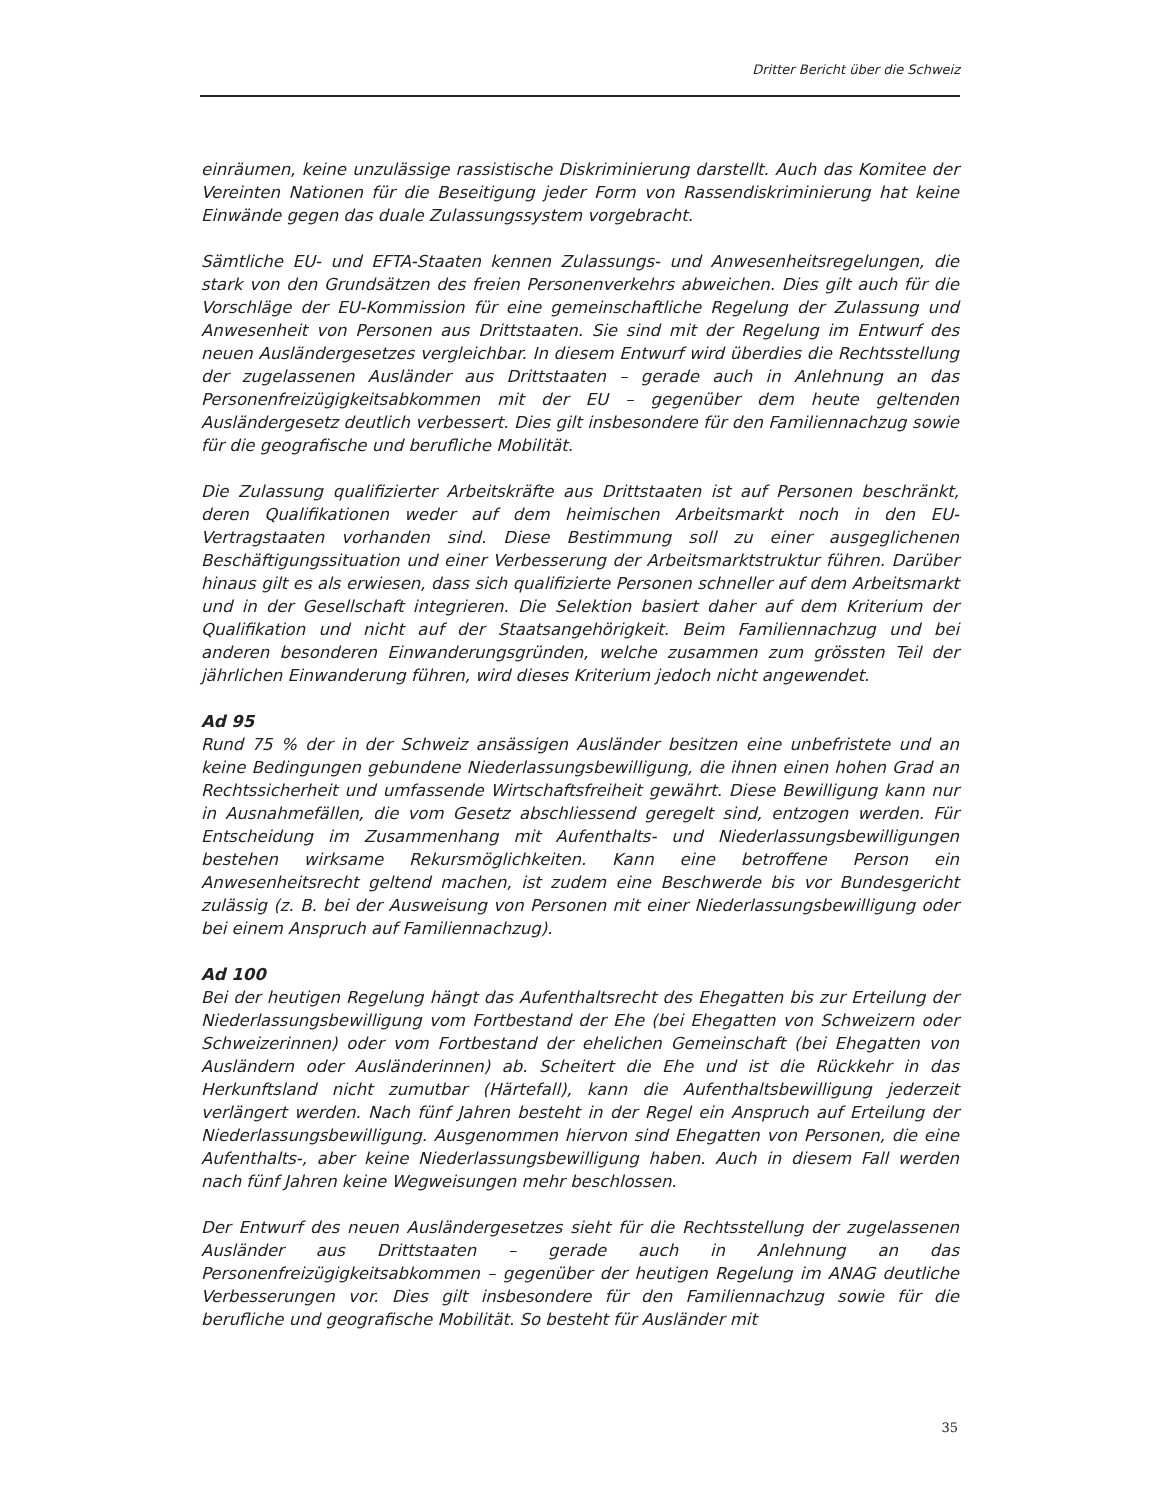Dritter Bericht über die Schweiz
einräumen, keine unzulässige rassistische Diskriminierung darstellt. Auch das Komitee der Vereinten Nationen für die Beseitigung jeder Form von Rassendiskriminierung hat keine Einwände gegen das duale Zulassungssystem vorgebracht.
Sämtliche EU- und EFTA-Staaten kennen Zulassungs- und Anwesenheitsregelungen, die stark von den Grundsätzen des freien Personenverkehrs abweichen. Dies gilt auch für die Vorschläge der EU-Kommission für eine gemeinschaftliche Regelung der Zulassung und Anwesenheit von Personen aus Drittstaaten. Sie sind mit der Regelung im Entwurf des neuen Ausländergesetzes vergleichbar. In diesem Entwurf wird überdies die Rechtsstellung der zugelassenen Ausländer aus Drittstaaten – gerade auch in Anlehnung an das Personenfreizügigkeitsabkommen mit der EU – gegenüber dem heute geltenden Ausländergesetz deutlich verbessert. Dies gilt insbesondere für den Familiennachzug sowie für die geografische und berufliche Mobilität.
Die Zulassung qualifizierter Arbeitskräfte aus Drittstaaten ist auf Personen beschränkt, deren Qualifikationen weder auf dem heimischen Arbeitsmarkt noch in den EU-Vertragstaaten vorhanden sind. Diese Bestimmung soll zu einer ausgeglichenen Beschäftigungssituation und einer Verbesserung der Arbeitsmarktstruktur führen. Darüber hinaus gilt es als erwiesen, dass sich qualifizierte Personen schneller auf dem Arbeitsmarkt und in der Gesellschaft integrieren. Die Selektion basiert daher auf dem Kriterium der Qualifikation und nicht auf der Staatsangehörigkeit. Beim Familiennachzug und bei anderen besonderen Einwanderungsgründen, welche zusammen zum grössten Teil der jährlichen Einwanderung führen, wird dieses Kriterium jedoch nicht angewendet.
Ad 95
Rund 75 % der in der Schweiz ansässigen Ausländer besitzen eine unbefristete und an keine Bedingungen gebundene Niederlassungsbewilligung, die ihnen einen hohen Grad an Rechtssicherheit und umfassende Wirtschaftsfreiheit gewährt. Diese Bewilligung kann nur in Ausnahmefällen, die vom Gesetz abschliessend geregelt sind, entzogen werden. Für Entscheidung im Zusammenhang mit Aufenthalts- und Niederlassungsbewilligungen bestehen wirksame Rekursmöglichkeiten. Kann eine betroffene Person ein Anwesenheitsrecht geltend machen, ist zudem eine Beschwerde bis vor Bundesgericht zulässig (z. B. bei der Ausweisung von Personen mit einer Niederlassungsbewilligung oder bei einem Anspruch auf Familiennachzug).
Ad 100
Bei der heutigen Regelung hängt das Aufenthaltsrecht des Ehegatten bis zur Erteilung der Niederlassungsbewilligung vom Fortbestand der Ehe (bei Ehegatten von Schweizern oder Schweizerinnen) oder vom Fortbestand der ehelichen Gemeinschaft (bei Ehegatten von Ausländern oder Ausländerinnen) ab. Scheitert die Ehe und ist die Rückkehr in das Herkunftsland nicht zumutbar (Härtefall), kann die Aufenthaltsbewilligung jederzeit verlängert werden. Nach fünf Jahren besteht in der Regel ein Anspruch auf Erteilung der Niederlassungsbewilligung. Ausgenommen hiervon sind Ehegatten von Personen, die eine Aufenthalts-, aber keine Niederlassungsbewilligung haben. Auch in diesem Fall werden nach fünf Jahren keine Wegweisungen mehr beschlossen.
Der Entwurf des neuen Ausländergesetzes sieht für die Rechtsstellung der zugelassenen Ausländer aus Drittstaaten – gerade auch in Anlehnung an das Personenfreizügigkeitsabkommen – gegenüber der heutigen Regelung im ANAG deutliche Verbesserungen vor. Dies gilt insbesondere für den Familiennachzug sowie für die berufliche und geografische Mobilität. So besteht für Ausländer mit
35